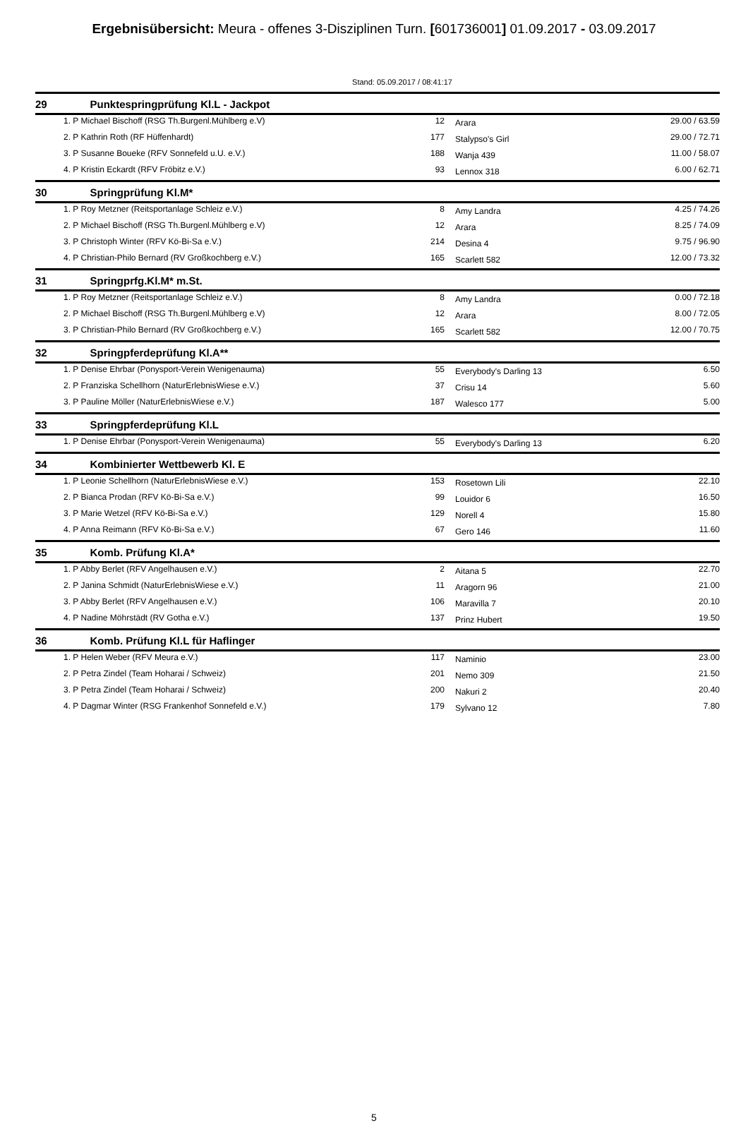Ergebnisübersicht: Meura - offenes 3-Disziplinen Turn. [601736001] 01.09.2017 - 03.09.2017
Stand: 05.09.2017 / 08:41:17
| 29 | Punktespringprüfung Kl.L - Jackpot | | | | |
| --- | --- | --- | --- | --- | --- |
| | 1. P Michael Bischoff (RSG Th.Burgenl.Mühlberg e.V) | 12 | | Arara | 29.00 / 63.59 |
| | 2. P Kathrin Roth (RF Hüffenhardt) | 177 | | Stalypso's Girl | 29.00 / 72.71 |
| | 3. P Susanne Boueke (RFV Sonnefeld u.U. e.V.) | 188 | | Wanja 439 | 11.00 / 58.07 |
| | 4. P Kristin Eckardt (RFV Fröbitz e.V.) | 93 | | Lennox 318 | 6.00 / 62.71 |
| 30 | Springprüfung Kl.M* | | | | |
| | 1. P Roy Metzner (Reitsportanlage Schleiz e.V.) | 8 | | Amy Landra | 4.25 / 74.26 |
| | 2. P Michael Bischoff (RSG Th.Burgenl.Mühlberg e.V) | 12 | | Arara | 8.25 / 74.09 |
| | 3. P Christoph Winter (RFV Kö-Bi-Sa e.V.) | 214 | | Desina 4 | 9.75 / 96.90 |
| | 4. P Christian-Philo Bernard (RV Großkochberg e.V.) | 165 | | Scarlett 582 | 12.00 / 73.32 |
| 31 | Springprfg.Kl.M* m.St. | | | | |
| | 1. P Roy Metzner (Reitsportanlage Schleiz e.V.) | 8 | | Amy Landra | 0.00 / 72.18 |
| | 2. P Michael Bischoff (RSG Th.Burgenl.Mühlberg e.V) | 12 | | Arara | 8.00 / 72.05 |
| | 3. P Christian-Philo Bernard (RV Großkochberg e.V.) | 165 | | Scarlett 582 | 12.00 / 70.75 |
| 32 | Springpferdeprüfung Kl.A** | | | | |
| | 1. P Denise Ehrbar (Ponysport-Verein Wenigenauma) | 55 | | Everybody's Darling 13 | 6.50 |
| | 2. P Franziska Schellhorn (NaturErlebnisWiese e.V.) | 37 | | Crisu 14 | 5.60 |
| | 3. P Pauline Möller (NaturErlebnisWiese e.V.) | 187 | | Walesco 177 | 5.00 |
| 33 | Springpferdeprüfung Kl.L | | | | |
| | 1. P Denise Ehrbar (Ponysport-Verein Wenigenauma) | 55 | | Everybody's Darling 13 | 6.20 |
| 34 | Kombinierter Wettbewerb Kl. E | | | | |
| | 1. P Leonie Schellhorn (NaturErlebnisWiese e.V.) | 153 | | Rosetown Lili | 22.10 |
| | 2. P Bianca Prodan (RFV Kö-Bi-Sa e.V.) | 99 | | Louidor 6 | 16.50 |
| | 3. P Marie Wetzel (RFV Kö-Bi-Sa e.V.) | 129 | | Norell 4 | 15.80 |
| | 4. P Anna Reimann (RFV Kö-Bi-Sa e.V.) | 67 | | Gero 146 | 11.60 |
| 35 | Komb. Prüfung Kl.A* | | | | |
| | 1. P Abby Berlet (RFV Angelhausen e.V.) | 2 | | Aitana 5 | 22.70 |
| | 2. P Janina Schmidt (NaturErlebnisWiese e.V.) | 11 | | Aragorn 96 | 21.00 |
| | 3. P Abby Berlet (RFV Angelhausen e.V.) | 106 | | Maravilla 7 | 20.10 |
| | 4. P Nadine Möhrstädt (RV Gotha e.V.) | 137 | | Prinz Hubert | 19.50 |
| 36 | Komb. Prüfung Kl.L für Haflinger | | | | |
| | 1. P Helen Weber (RFV Meura e.V.) | 117 | | Naminio | 23.00 |
| | 2. P Petra Zindel (Team Hoharai / Schweiz) | 201 | | Nemo 309 | 21.50 |
| | 3. P Petra Zindel (Team Hoharai / Schweiz) | 200 | | Nakuri 2 | 20.40 |
| | 4. P Dagmar Winter (RSG Frankenhof Sonnefeld e.V.) | 179 | | Sylvano 12 | 7.80 |
5